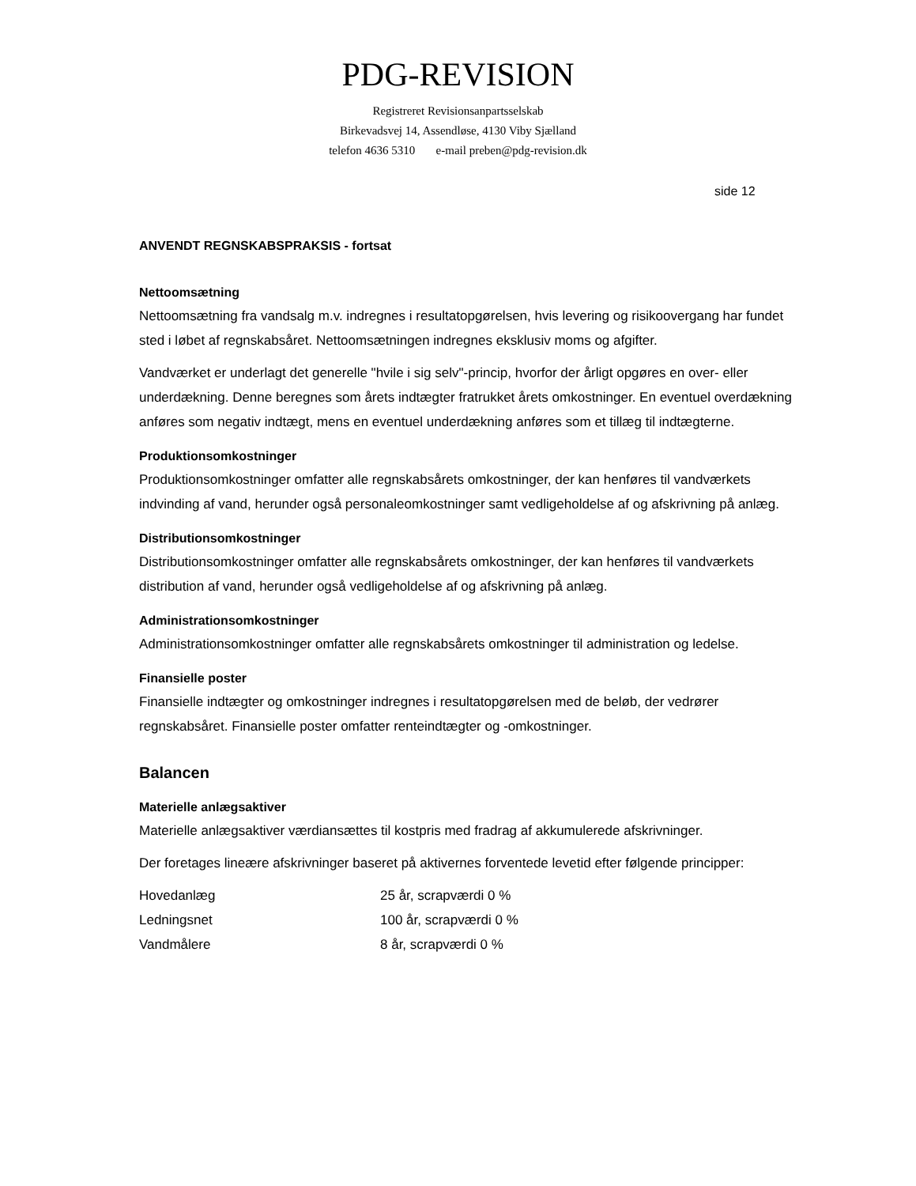PDG-REVISION
Registreret Revisionsanpartsselskab
Birkevadsvej 14, Assendløse, 4130 Viby Sjælland
telefon 4636 5310 e-mail preben@pdg-revision.dk
side 12
ANVENDT REGNSKABSPRAKSIS - fortsat
Nettoomsætning
Nettoomsætning fra vandsalg m.v. indregnes i resultatopgørelsen, hvis levering og risikoovergang har fundet sted i løbet af regnskabsåret. Nettoomsætningen indregnes eksklusiv moms og afgifter.
Vandværket er underlagt det generelle "hvile i sig selv"-princip, hvorfor der årligt opgøres en over- eller underdækning. Denne beregnes som årets indtægter fratrukket årets omkostninger. En eventuel overdækning anføres som negativ indtægt, mens en eventuel underdækning anføres som et tillæg til indtægterne.
Produktionsomkostninger
Produktionsomkostninger omfatter alle regnskabsårets omkostninger, der kan henføres til vandværkets indvinding af vand, herunder også personaleomkostninger samt vedligeholdelse af og afskrivning på anlæg.
Distributionsomkostninger
Distributionsomkostninger omfatter alle regnskabsårets omkostninger, der kan henføres til vandværkets distribution af vand, herunder også vedligeholdelse af og afskrivning på anlæg.
Administrationsomkostninger
Administrationsomkostninger omfatter alle regnskabsårets omkostninger til administration og ledelse.
Finansielle poster
Finansielle indtægter og omkostninger indregnes i resultatopgørelsen med de beløb, der vedrører regnskabsåret. Finansielle poster omfatter renteindtægter og -omkostninger.
Balancen
Materielle anlægsaktiver
Materielle anlægsaktiver værdiansættes til kostpris med fradrag af akkumulerede afskrivninger.
Der foretages lineære afskrivninger baseret på aktivernes forventede levetid efter følgende principper:
| Hovedanlæg | 25 år, scrapværdi 0 % |
| Ledningsnet | 100 år, scrapværdi 0 % |
| Vandmålere | 8 år, scrapværdi 0 % |